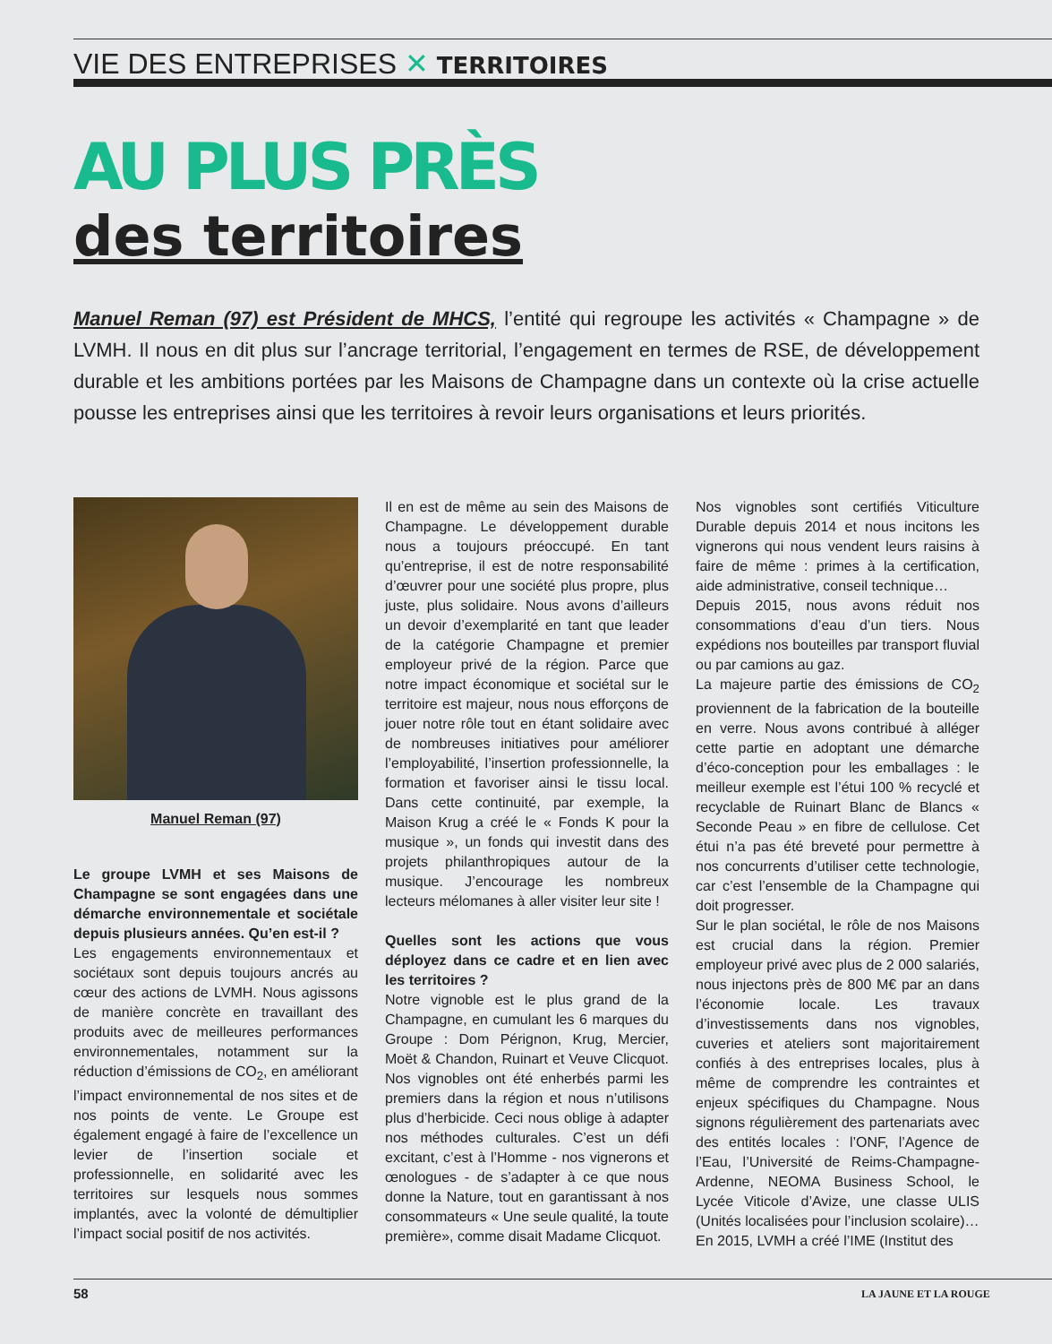VIE DES ENTREPRISES ✕ TERRITOIRES
AU PLUS PRÈS
des territoires
Manuel Reman (97) est Président de MHCS, l’entité qui regroupe les activités « Champagne » de LVMH. Il nous en dit plus sur l’ancrage territorial, l’engagement en termes de RSE, de développement durable et les ambitions portées par les Maisons de Champagne dans un contexte où la crise actuelle pousse les entreprises ainsi que les territoires à revoir leurs organisations et leurs priorités.
Manuel Reman (97)
Le groupe LVMH et ses Maisons de Champagne se sont engagées dans une démarche environnementale et sociétale depuis plusieurs années. Qu’en est-il ?
Les engagements environnementaux et sociétaux sont depuis toujours ancrés au cœur des actions de LVMH. Nous agissons de manière concrète en travaillant des produits avec de meilleures performances environnementales, notamment sur la réduction d’émissions de CO<sub>2</sub>, en améliorant l’impact environnemental de nos sites et de nos points de vente. Le Groupe est également engagé à faire de l’excellence un levier de l’insertion sociale et professionnelle, en solidarité avec les territoires sur lesquels nous sommes implantés, avec la volonté de démultiplier l’impact social positif de nos activités.
Il en est de même au sein des Maisons de Champagne. Le développement durable nous a toujours préoccupé. En tant qu’entreprise, il est de notre responsabilité d’œuvrer pour une société plus propre, plus juste, plus solidaire. Nous avons d’ailleurs un devoir d’exemplarité en tant que leader de la catégorie Champagne et premier employeur privé de la région. Parce que notre impact économique et sociétal sur le territoire est majeur, nous nous efforçons de jouer notre rôle tout en étant solidaire avec de nombreuses initiatives pour améliorer l’employabilité, l’insertion professionnelle, la formation et favoriser ainsi le tissu local. Dans cette continuité, par exemple, la Maison Krug a créé le « Fonds K pour la musique », un fonds qui investit dans des projets philanthropiques autour de la musique. J’encourage les nombreux lecteurs mélomanes à aller visiter leur site !
Quelles sont les actions que vous déployez dans ce cadre et en lien avec les territoires ?
Notre vignoble est le plus grand de la Champagne, en cumulant les 6 marques du Groupe : Dom Pérignon, Krug, Mercier, Moët & Chandon, Ruinart et Veuve Clicquot. Nos vignobles ont été enherbés parmi les premiers dans la région et nous n’utilisons plus d’herbicide. Ceci nous oblige à adapter nos méthodes culturales. C’est un défi excitant, c’est à l’Homme - nos vignerons et œnologues - de s’adapter à ce que nous donne la Nature, tout en garantissant à nos consommateurs « Une seule qualité, la toute première», comme disait Madame Clicquot.
Nos vignobles sont certifiés Viticulture Durable depuis 2014 et nous incitons les vignerons qui nous vendent leurs raisins à faire de même : primes à la certification, aide administrative, conseil technique…
Depuis 2015, nous avons réduit nos consommations d’eau d’un tiers. Nous expédions nos bouteilles par transport fluvial ou par camions au gaz.
La majeure partie des émissions de CO<sub>2</sub> proviennent de la fabrication de la bouteille en verre. Nous avons contribué à alléger cette partie en adoptant une démarche d’éco-conception pour les emballages : le meilleur exemple est l’étui 100 % recyclé et recyclable de Ruinart Blanc de Blancs « Seconde Peau » en fibre de cellulose. Cet étui n’a pas été breveté pour permettre à nos concurrents d’utiliser cette technologie, car c’est l’ensemble de la Champagne qui doit progresser.
Sur le plan sociétal, le rôle de nos Maisons est crucial dans la région. Premier employeur privé avec plus de 2 000 salariés, nous injectons près de 800 M€ par an dans l’économie locale. Les travaux d’investissements dans nos vignobles, cuveries et ateliers sont majoritairement confiés à des entreprises locales, plus à même de comprendre les contraintes et enjeux spécifiques du Champagne. Nous signons régulièrement des partenariats avec des entités locales : l’ONF, l’Agence de l’Eau, l’Université de Reims-Champagne-Ardenne, NEOMA Business School, le Lycée Viticole d’Avize, une classe ULIS (Unités localisées pour l’inclusion scolaire)…
En 2015, LVMH a créé l’IME (Institut des
58 LA JAUNE ET LA ROUGE